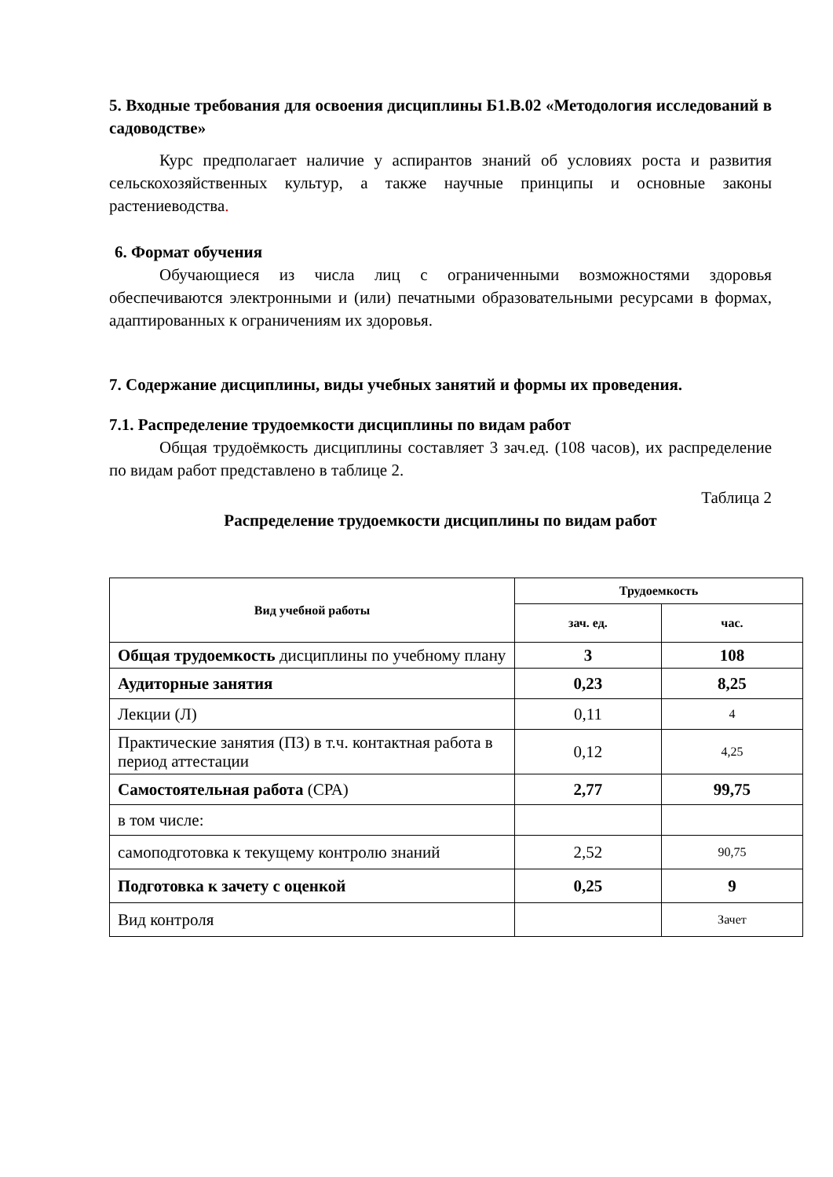5. Входные требования для освоения дисциплины Б1.В.02 «Методология исследований в садоводстве»
Курс предполагает наличие у аспирантов знаний об условиях роста и развития сельскохозяйственных культур, а также научные принципы и основные законы растениеводства.
6. Формат обучения
Обучающиеся из числа лиц с ограниченными возможностями здоровья обеспечиваются электронными и (или) печатными образовательными ресурсами в формах, адаптированных к ограничениям их здоровья.
7. Содержание дисциплины, виды учебных занятий и формы их проведения.
7.1. Распределение трудоемкости дисциплины по видам работ
Общая трудоёмкость дисциплины составляет 3 зач.ед. (108 часов), их распределение по видам работ представлено в таблице 2.
Таблица 2
Распределение трудоемкости дисциплины по видам работ
| Вид учебной работы | Трудоемкость | |
| --- | --- | --- |
| | зач. ед. | час. |
| Общая трудоемкость дисциплины по учебному плану | 3 | 108 |
| Аудиторные занятия | 0,23 | 8,25 |
| Лекции (Л) | 0,11 | 4 |
| Практические занятия (ПЗ) в т.ч. контактная работа в период аттестации | 0,12 | 4,25 |
| Самостоятельная работа (СРА) | 2,77 | 99,75 |
| в том числе: | | |
| самоподготовка к текущему контролю знаний | 2,52 | 90,75 |
| Подготовка к зачету с оценкой | 0,25 | 9 |
| Вид контроля | | Зачет |